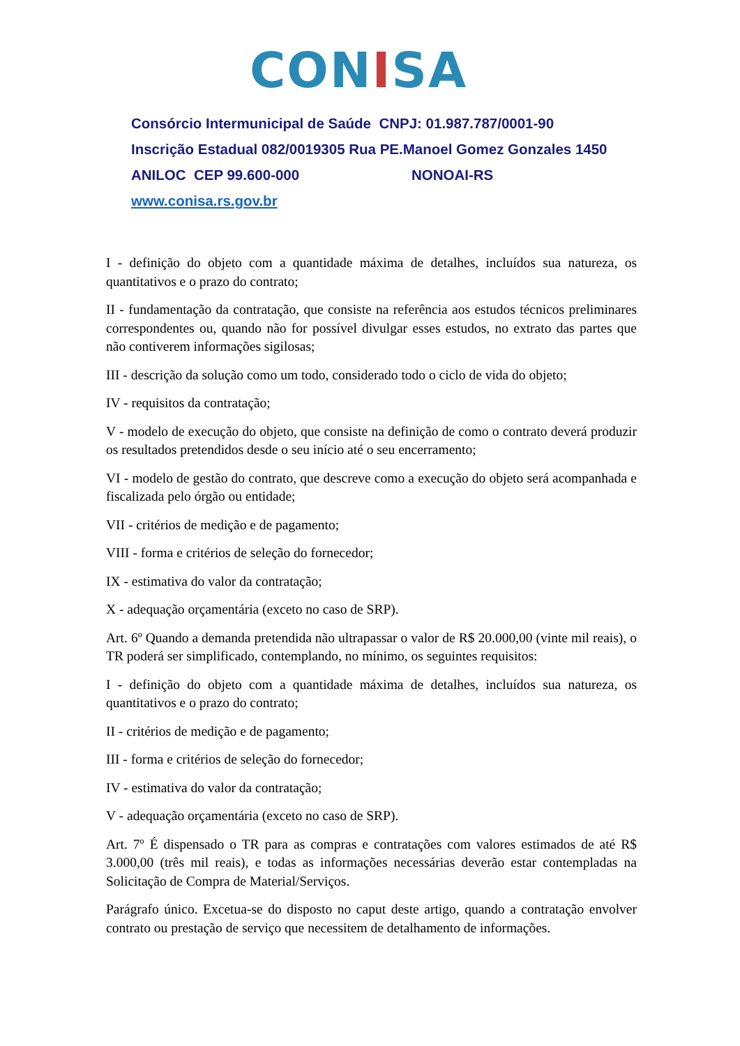CONISA
Consórcio Intermunicipal de Saúde CNPJ: 01.987.787/0001-90
Inscrição Estadual 082/0019305 Rua PE.Manoel Gomez Gonzales 1450
ANILOC CEP 99.600-000 NONOAI-RS
www.conisa.rs.gov.br
I - definição do objeto com a quantidade máxima de detalhes, incluídos sua natureza, os quantitativos e o prazo do contrato;
II - fundamentação da contratação, que consiste na referência aos estudos técnicos preliminares correspondentes ou, quando não for possível divulgar esses estudos, no extrato das partes que não contiverem informações sigilosas;
III - descrição da solução como um todo, considerado todo o ciclo de vida do objeto;
IV - requisitos da contratação;
V - modelo de execução do objeto, que consiste na definição de como o contrato deverá produzir os resultados pretendidos desde o seu início até o seu encerramento;
VI - modelo de gestão do contrato, que descreve como a execução do objeto será acompanhada e fiscalizada pelo órgão ou entidade;
VII - critérios de medição e de pagamento;
VIII - forma e critérios de seleção do fornecedor;
IX - estimativa do valor da contratação;
X - adequação orçamentária (exceto no caso de SRP).
Art. 6º Quando a demanda pretendida não ultrapassar o valor de R$ 20.000,00 (vinte mil reais), o TR poderá ser simplificado, contemplando, no mínimo, os seguintes requisitos:
I - definição do objeto com a quantidade máxima de detalhes, incluídos sua natureza, os quantitativos e o prazo do contrato;
II - critérios de medição e de pagamento;
III - forma e critérios de seleção do fornecedor;
IV - estimativa do valor da contratação;
V - adequação orçamentária (exceto no caso de SRP).
Art. 7º É dispensado o TR para as compras e contratações com valores estimados de até R$ 3.000,00 (três mil reais), e todas as informações necessárias deverão estar contempladas na Solicitação de Compra de Material/Serviços.
Parágrafo único. Excetua-se do disposto no caput deste artigo, quando a contratação envolver contrato ou prestação de serviço que necessitem de detalhamento de informações.